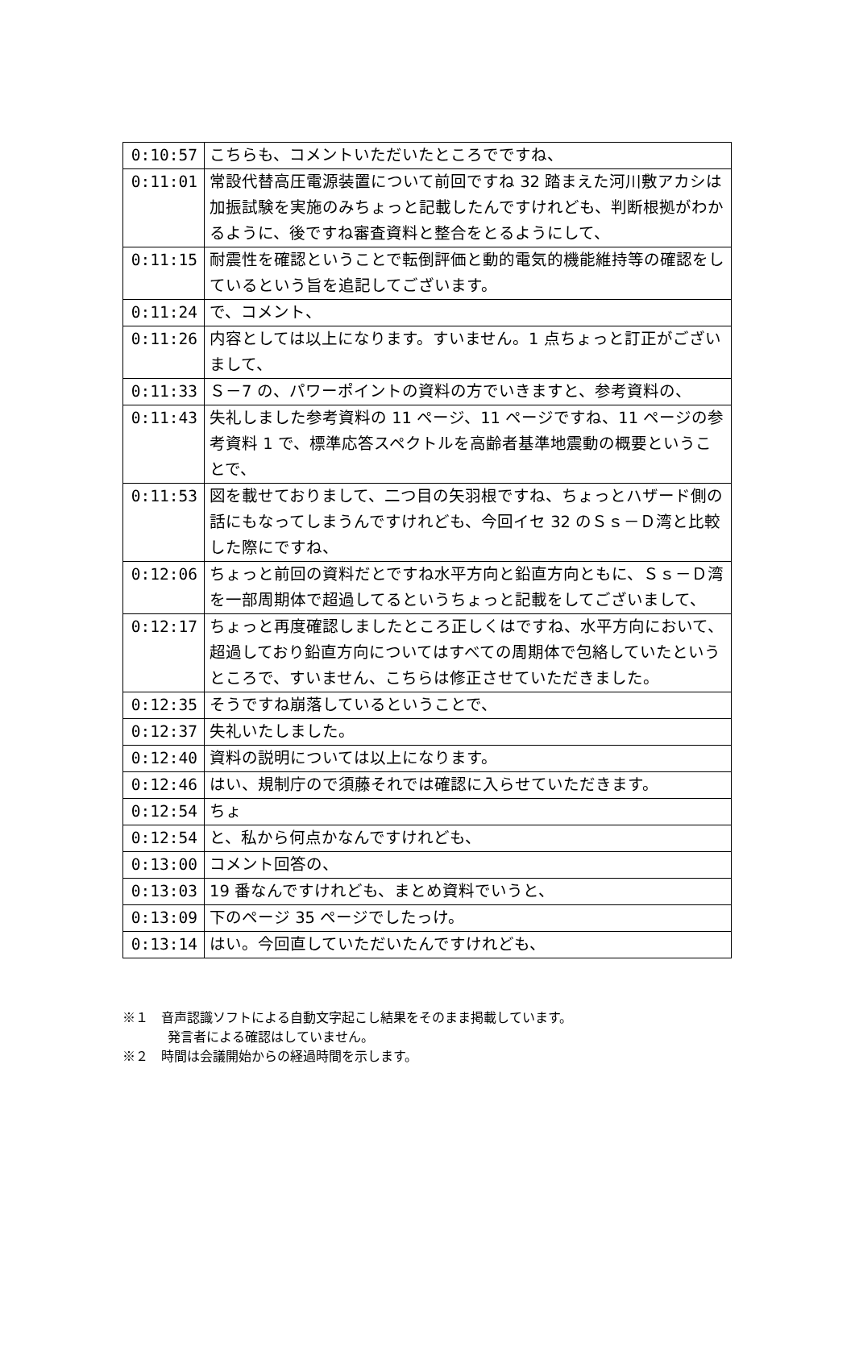| 0:10:57 | こちらも、コメントいただいたところでですね、 |
| 0:11:01 | 常設代替高圧電源装置について前回ですね 32 踏まえた河川敷アカシは加振試験を実施のみちょっと記載したんですけれども、判断根拠がわかるように、後ですね審査資料と整合をとるようにして、 |
| 0:11:15 | 耐震性を確認ということで転倒評価と動的電気的機能維持等の確認をしているという旨を追記してございます。 |
| 0:11:24 | で、コメント、 |
| 0:11:26 | 内容としては以上になります。すいません。1 点ちょっと訂正がございまして、 |
| 0:11:33 | Ｓ－7 の、パワーポイントの資料の方でいきますと、参考資料の、 |
| 0:11:43 | 失礼しました参考資料の 11 ページ、11 ページですね、11 ページの参考資料 1 で、標準応答スペクトルを高齢者基準地震動の概要ということで、 |
| 0:11:53 | 図を載せておりまして、二つ目の矢羽根ですね、ちょっとハザード側の話にもなってしまうんですけれども、今回イセ 32 のＳｓ－Ｄ湾と比較した際にですね、 |
| 0:12:06 | ちょっと前回の資料だとですね水平方向と鉛直方向ともに、Ｓｓ－Ｄ湾を一部周期体で超過してるというちょっと記載をしてございまして、 |
| 0:12:17 | ちょっと再度確認しましたところ正しくはですね、水平方向において、超過しており鉛直方向についてはすべての周期体で包絡していたというところで、すいません、こちらは修正させていただきました。 |
| 0:12:35 | そうですね崩落しているということで、 |
| 0:12:37 | 失礼いたしました。 |
| 0:12:40 | 資料の説明については以上になります。 |
| 0:12:46 | はい、規制庁ので須藤それでは確認に入らせていただきます。 |
| 0:12:54 | ちょ |
| 0:12:54 | と、私から何点かなんですけれども、 |
| 0:13:00 | コメント回答の、 |
| 0:13:03 | 19 番なんですけれども、まとめ資料でいうと、 |
| 0:13:09 | 下のページ 35 ページでしたっけ。 |
| 0:13:14 | はい。今回直していただいたんですけれども、 |
※１　音声認識ソフトによる自動文字起こし結果をそのまま掲載しています。
発言者による確認はしていません。
※２　時間は会議開始からの経過時間を示します。